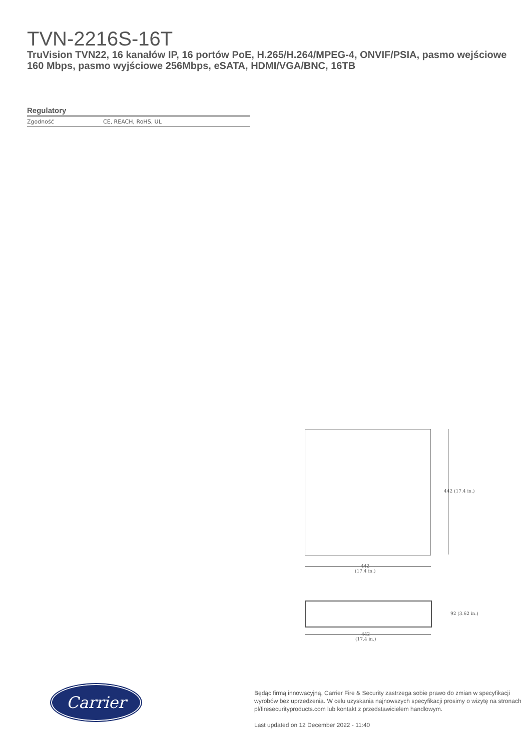TVN-2216S-16T
TruVision TVN22, 16 kanałów IP, 16 portów PoE, H.265/H.264/MPEG-4, ONVIF/PSIA, pasmo wejściowe 160 Mbps, pasmo wyjściowe 256Mbps, eSATA, HDMI/VGA/BNC, 16TB
Regulatory
| Zgodność | CE, REACH, RoHS, UL |
442 (17.4 in.)
442
(17.4 in.)
92 (3.62 in.)
442
(17.4 in.)
Carrier
Będąc firmą innowacyjną, Carrier Fire & Security zastrzega sobie prawo do zmian w specyfikacji wyrobów bez uprzedzenia. W celu uzyskania najnowszych specyfikacji prosimy o wizytę na stronach pl/firesecurityproducts.com lub kontakt z przedstawicielem handlowym.
Last updated on 12 December 2022 - 11:40